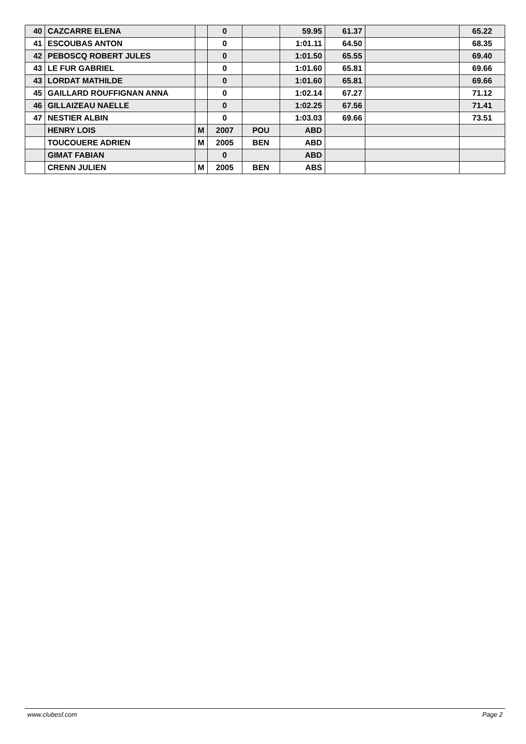| 40 | CAZCARRE ELENA | | 0 | | 59.95 | 61.37 | | 65.22 |
| 41 | ESCOUBAS ANTON | | 0 | | 1:01.11 | 64.50 | | 68.35 |
| 42 | PEBOSCQ ROBERT JULES | | 0 | | 1:01.50 | 65.55 | | 69.40 |
| 43 | LE FUR GABRIEL | | 0 | | 1:01.60 | 65.81 | | 69.66 |
| 43 | LORDAT MATHILDE | | 0 | | 1:01.60 | 65.81 | | 69.66 |
| 45 | GAILLARD ROUFFIGNAN ANNA | | 0 | | 1:02.14 | 67.27 | | 71.12 |
| 46 | GILLAIZEAU NAELLE | | 0 | | 1:02.25 | 67.56 | | 71.41 |
| 47 | NESTIER ALBIN | | 0 | | 1:03.03 | 69.66 | | 73.51 |
| | HENRY LOIS | M | 2007 | POU | ABD | | | |
| | TOUCOUERE ADRIEN | M | 2005 | BEN | ABD | | | |
| | GIMAT FABIAN | | 0 | | ABD | | | |
| | CRENN JULIEN | M | 2005 | BEN | ABS | | | |
www.clubesf.com Page 2